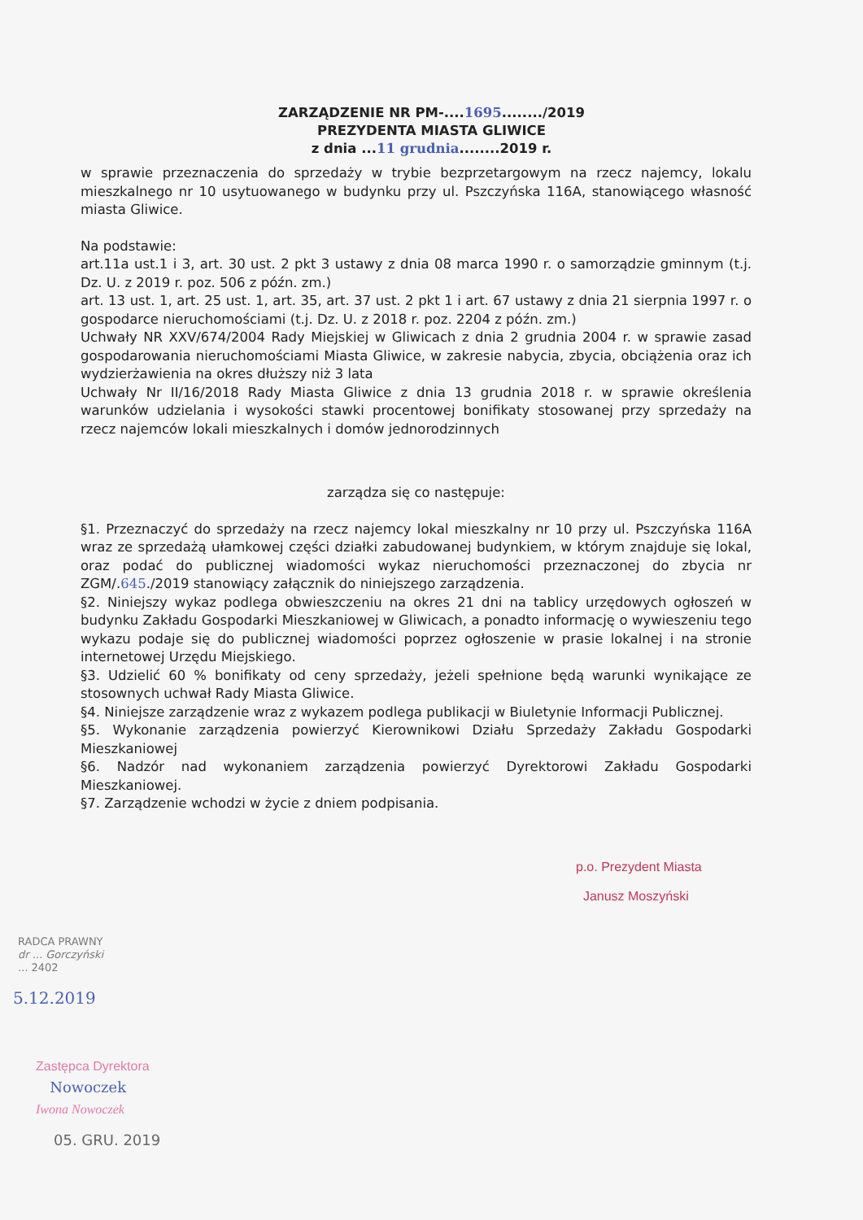ZARZĄDZENIE NR PM-....1695......../2019
PREZYDENTA MIASTA GLIWICE
z dnia ...11 grudnia........2019 r.
w sprawie przeznaczenia do sprzedaży w trybie bezprzetargowym na rzecz najemcy, lokalu mieszkalnego nr 10 usytuowanego w budynku przy ul. Pszczyńska 116A, stanowiącego własność miasta Gliwice.
Na podstawie:
art.11a ust.1 i 3, art. 30 ust. 2 pkt 3 ustawy z dnia 08 marca 1990 r. o samorządzie gminnym (t.j. Dz. U. z 2019 r. poz. 506 z późn. zm.)
art. 13 ust. 1, art. 25 ust. 1, art. 35, art. 37 ust. 2 pkt 1 i art. 67 ustawy z dnia 21 sierpnia 1997 r. o gospodarce nieruchomościami (t.j. Dz. U. z 2018 r. poz. 2204 z późn. zm.)
Uchwały NR XXV/674/2004 Rady Miejskiej w Gliwicach z dnia 2 grudnia 2004 r. w sprawie zasad gospodarowania nieruchomościami Miasta Gliwice, w zakresie nabycia, zbycia, obciążenia oraz ich wydzierżawienia na okres dłuższy niż 3 lata
Uchwały Nr II/16/2018 Rady Miasta Gliwice z dnia 13 grudnia 2018 r. w sprawie określenia warunków udzielania i wysokości stawki procentowej bonifikaty stosowanej przy sprzedaży na rzecz najemców lokali mieszkalnych i domów jednorodzinnych
zarządza się co następuje:
§1. Przeznaczyć do sprzedaży na rzecz najemcy lokal mieszkalny nr 10 przy ul. Pszczyńska 116A wraz ze sprzedażą ułamkowej części działki zabudowanej budynkiem, w którym znajduje się lokal, oraz podać do publicznej wiadomości wykaz nieruchomości przeznaczonej do zbycia nr ZGM/.645./2019 stanowiący załącznik do niniejszego zarządzenia.
§2. Niniejszy wykaz podlega obwieszczeniu na okres 21 dni na tablicy urzędowych ogłoszeń w budynku Zakładu Gospodarki Mieszkaniowej w Gliwicach, a ponadto informację o wywieszeniu tego wykazu podaje się do publicznej wiadomości poprzez ogłoszenie w prasie lokalnej i na stronie internetowej Urzędu Miejskiego.
§3. Udzielić 60 % bonifikaty od ceny sprzedaży, jeżeli spełnione będą warunki wynikające ze stosownych uchwał Rady Miasta Gliwice.
§4. Niniejsze zarządzenie wraz z wykazem podlega publikacji w Biuletynie Informacji Publicznej.
§5. Wykonanie zarządzenia powierzyć Kierownikowi Działu Sprzedaży Zakładu Gospodarki Mieszkaniowej
§6. Nadzór nad wykonaniem zarządzenia powierzyć Dyrektorowi Zakładu Gospodarki Mieszkaniowej.
§7. Zarządzenie wchodzi w życie z dniem podpisania.
p.o. Prezydent Miasta
Janusz Moszyński
RADCA PRAWNY
dr ... Gorczyński
... 2402
5.12.2019
Zastępca Dyrektora
Nowoczek
Iwona Nowoczek
05. GRU. 2019